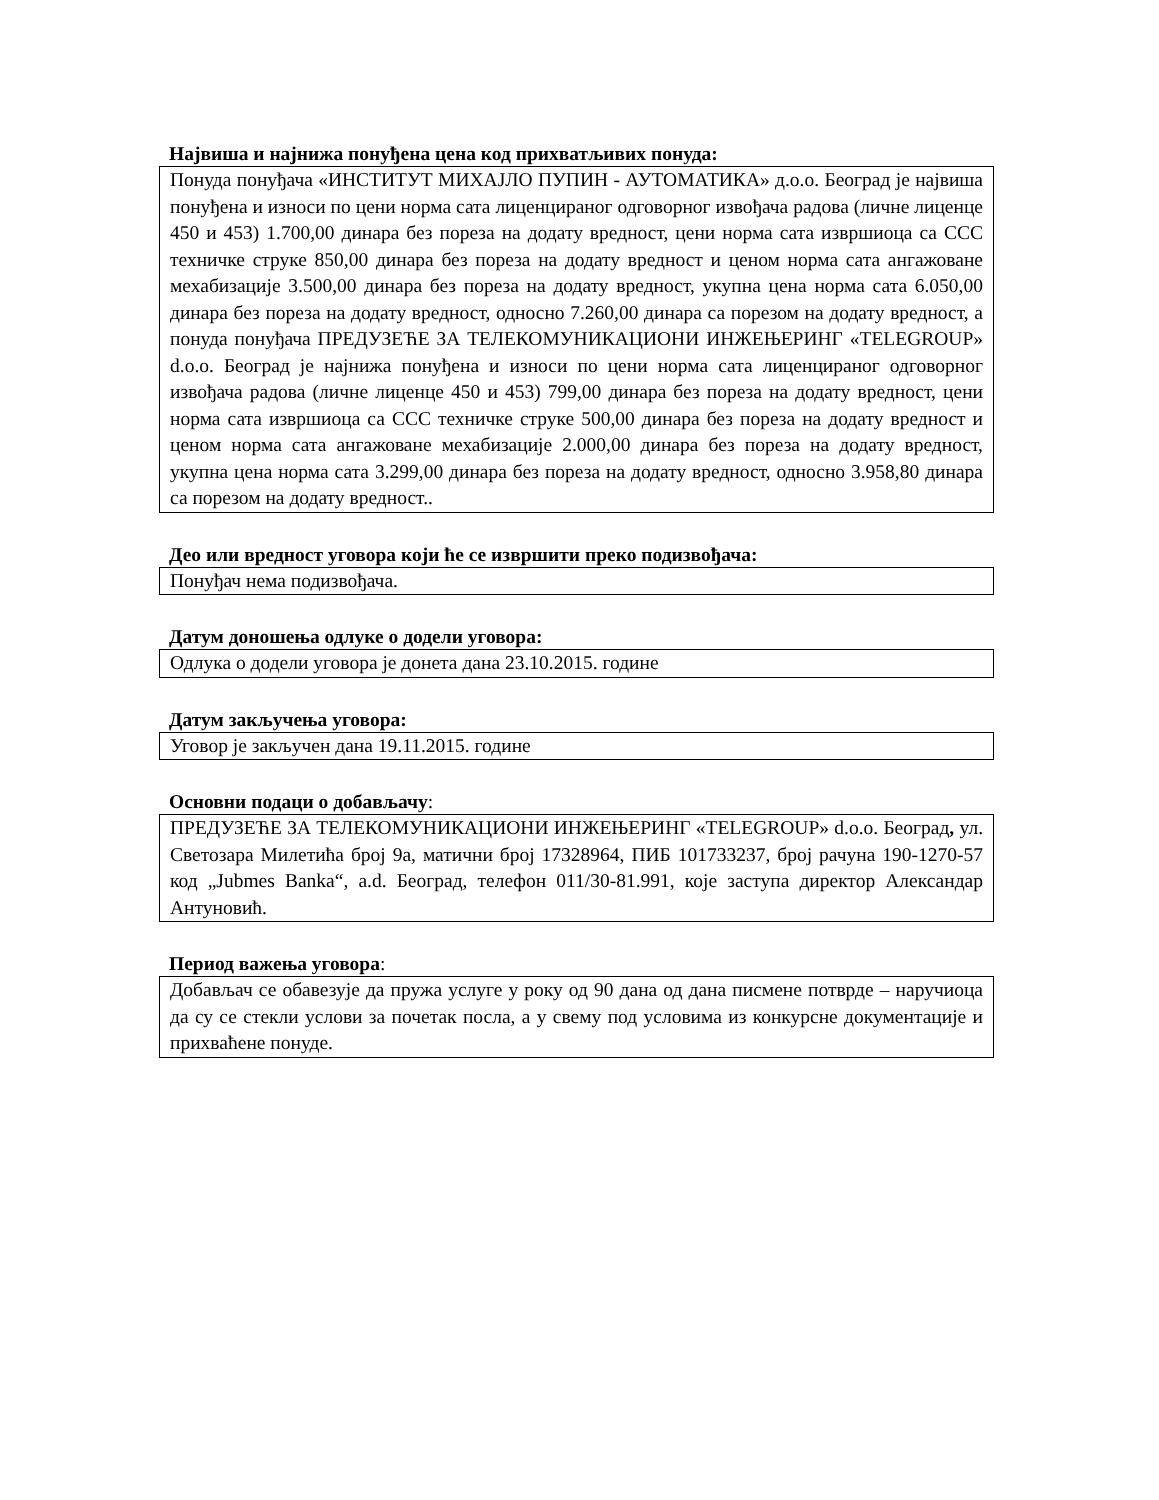Највиша и најнижа понуђена цена код прихватљивих понуда:
Понуда понуђача «ИНСТИТУТ МИХАЈЛО ПУПИН - АУТОМАТИКА» д.о.о. Београд је највиша понуђена и износи по цени норма сата лиценцираног одговорног извођача радова (личне лиценце 450 и 453) 1.700,00 динара без пореза на додату вредност, цени норма сата извршиоца са ССС техничке струке 850,00 динара без пореза на додату вредност и ценом норма сата ангажоване мехабизације 3.500,00 динара без пореза на додату вредност, укупна цена норма сата 6.050,00 динара без пореза на додату вредност, односно 7.260,00 динара са порезом на додату вредност, а понуда понуђача ПРЕДУЗЕЋЕ ЗА ТЕЛЕКОМУНИКАЦИОНИ ИНЖЕЊЕРИНГ «TELEGROUP» d.o.o. Београд је најнижа понуђена и износи по цени норма сата лиценцираног одговорног извођача радова (личне лиценце 450 и 453) 799,00 динара без пореза на додату вредност, цени норма сата извршиоца са ССС техничке струке 500,00 динара без пореза на додату вредност и ценом норма сата ангажоване мехабизације 2.000,00 динара без пореза на додату вредност, укупна цена норма сата 3.299,00 динара без пореза на додату вредност, односно 3.958,80 динара са порезом на додату вредност..
Део или вредност уговора који ће се извршити преко подизвођача:
Понуђач нема подизвођача.
Датум доношења одлуке о додели уговора:
Одлука о додели уговора је донета дана 23.10.2015. године
Датум закључења уговора:
Уговор је закључен дана 19.11.2015. године
Основни подаци о добављачу:
ПРЕДУЗЕЋЕ ЗА ТЕЛЕКОМУНИКАЦИОНИ ИНЖЕЊЕРИНГ «TELEGROUP» d.o.o. Београд, ул. Светозара Милетића број 9а, матични број 17328964, ПИБ 101733237, број рачуна 190-1270-57 код „Jubmes Banka“, a.d. Београд, телефон 011/30-81.991, које заступа директор Александар Антуновић.
Период важења уговора:
Добављач се обавезује да пружа услуге у року од 90 дана од дана писмене потврде – наручиоца да су се стекли услови за почетак посла, а у свему под условима из конкурсне документације и прихваћене понуде.